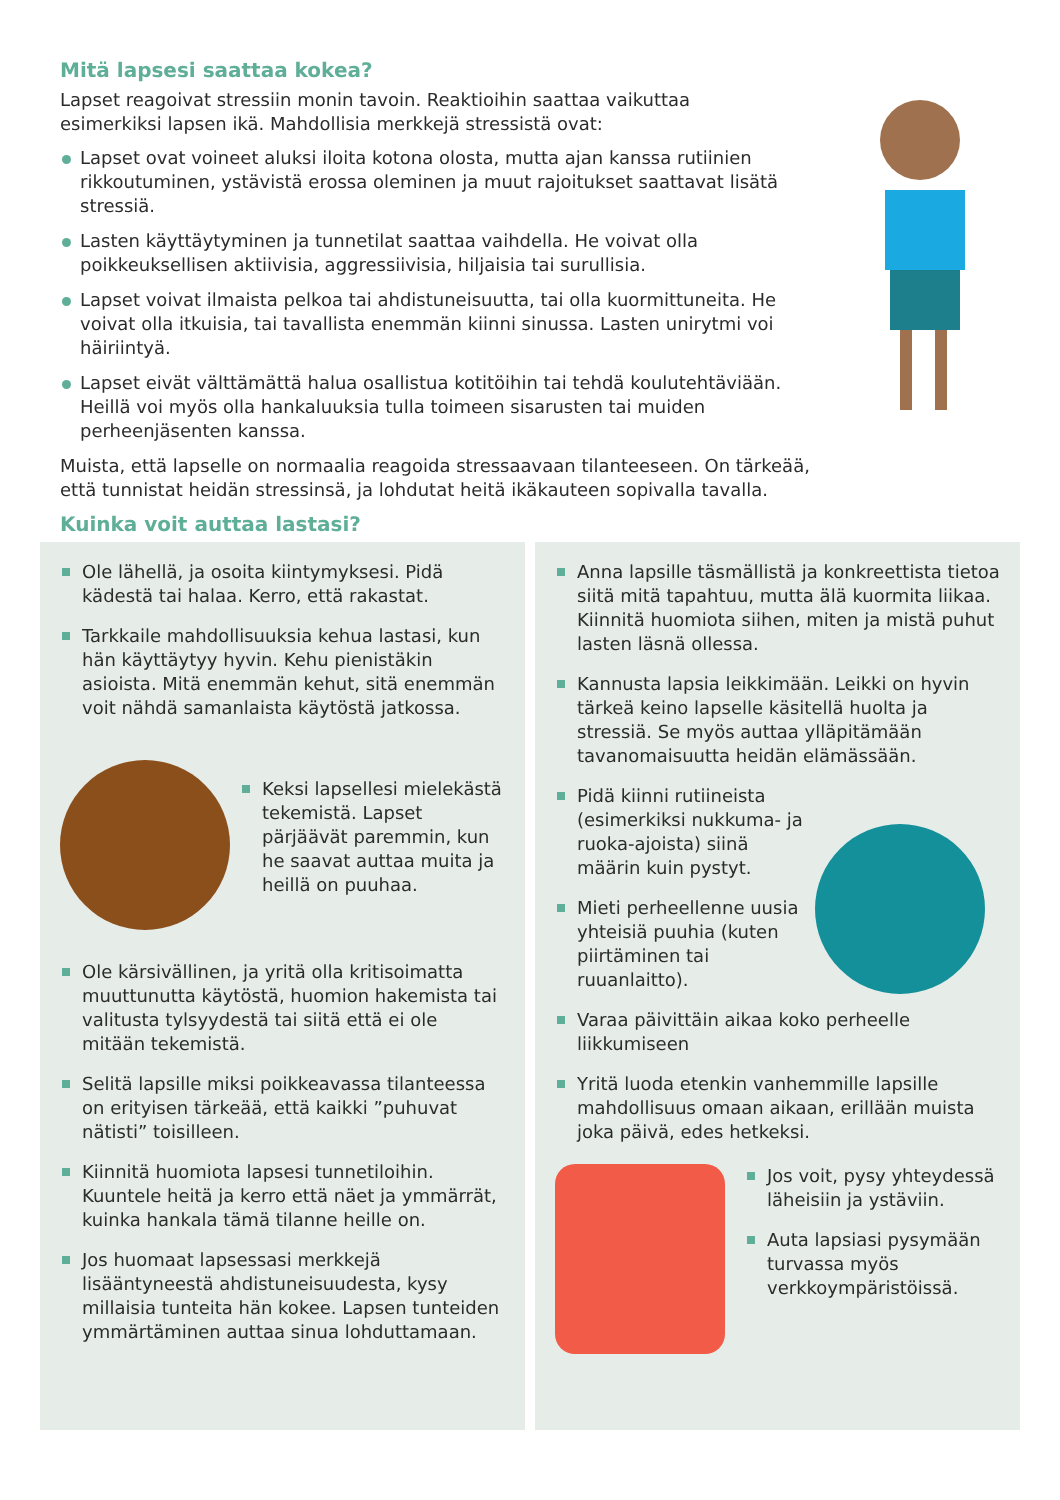Mitä lapsesi saattaa kokea?
Lapset reagoivat stressiin monin tavoin. Reaktioihin saattaa vaikuttaa esimerkiksi lapsen ikä. Mahdollisia merkkejä stressistä ovat:
Lapset ovat voineet aluksi iloita kotona olosta, mutta ajan kanssa rutiinien rikkoutuminen, ystävistä erossa oleminen ja muut rajoitukset saattavat lisätä stressiä.
Lasten käyttäytyminen ja tunnetilat saattaa vaihdella. He voivat olla poikkeuksellisen aktiivisia, aggressiivisia, hiljaisia tai surullisia.
Lapset voivat ilmaista pelkoa tai ahdistuneisuutta, tai olla kuormittuneita. He voivat olla itkuisia, tai tavallista enemmän kiinni sinussa. Lasten unirytmi voi häiriintyä.
Lapset eivät välttämättä halua osallistua kotitöihin tai tehdä koulutehtäviään. Heillä voi myös olla hankaluuksia tulla toimeen sisarusten tai muiden perheenjäsenten kanssa.
Muista, että lapselle on normaalia reagoida stressaavaan tilanteeseen. On tärkeää, että tunnistat heidän stressinsä, ja lohdutat heitä ikäkauteen sopivalla tavalla.
Kuinka voit auttaa lastasi?
Ole lähellä, ja osoita kiintymyksesi. Pidä kädestä tai halaa. Kerro, että rakastat.
Tarkkaile mahdollisuuksia kehua lastasi, kun hän käyttäytyy hyvin. Kehu pienistäkin asioista. Mitä enemmän kehut, sitä enemmän voit nähdä samanlaista käytöstä jatkossa.
Keksi lapsellesi mielekästä tekemistä. Lapset pärjäävät paremmin, kun he saavat auttaa muita ja heillä on puuhaa.
Ole kärsivällinen, ja yritä olla kritisoimatta muuttunutta käytöstä, huomion hakemista tai valitusta tylsyydestä tai siitä että ei ole mitään tekemistä.
Selitä lapsille miksi poikkeavassa tilanteessa on erityisen tärkeää, että kaikki ”puhuvat nätisti” toisilleen.
Kiinnitä huomiota lapsesi tunnetiloihin. Kuuntele heitä ja kerro että näet ja ymmärrät, kuinka hankala tämä tilanne heille on.
Jos huomaat lapsessasi merkkejä lisääntyneestä ahdistuneisuudesta, kysy millaisia tunteita hän kokee. Lapsen tunteiden ymmärtäminen auttaa sinua lohduttamaan.
Anna lapsille täsmällistä ja konkreettista tietoa siitä mitä tapahtuu, mutta älä kuormita liikaa. Kiinnitä huomiota siihen, miten ja mistä puhut lasten läsnä ollessa.
Kannusta lapsia leikkimään. Leikki on hyvin tärkeä keino lapselle käsitellä huolta ja stressiä. Se myös auttaa ylläpitämään tavanomaisuutta heidän elämässään.
Pidä kiinni rutiineista (esimerkiksi nukkuma- ja ruoka-ajoista) siinä määrin kuin pystyt.
Mieti perheellenne uusia yhteisiä puuhia (kuten piirtäminen tai ruuanlaitto).
Varaa päivittäin aikaa koko perheelle liikkumiseen
Yritä luoda etenkin vanhemmille lapsille mahdollisuus omaan aikaan, erillään muista joka päivä, edes hetkeksi.
Jos voit, pysy yhteydessä läheisiin ja ystäviin.
Auta lapsiasi pysymään turvassa myös verkkoympäristöissä.